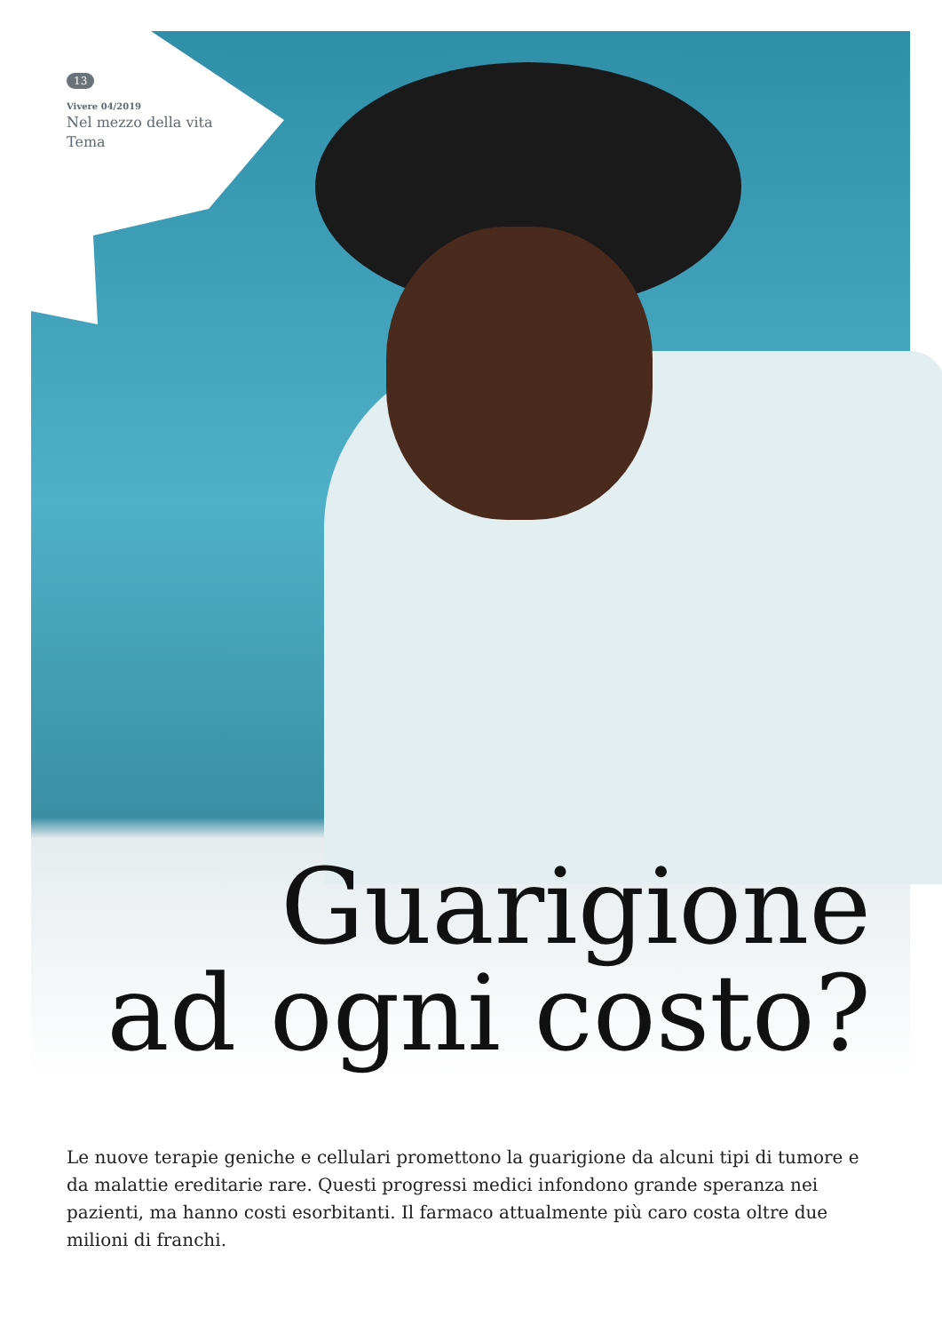13
Vivere 04/2019
Nel mezzo della vita
Tema
Guarigione
ad ogni costo?
Le nuove terapie geniche e cellulari promettono la guarigione da alcuni tipi di tumore e da malattie ereditarie rare. Questi progressi medici infondono grande speranza nei pazienti, ma hanno costi esorbitanti. Il farmaco attualmente più caro costa oltre due milioni di franchi.